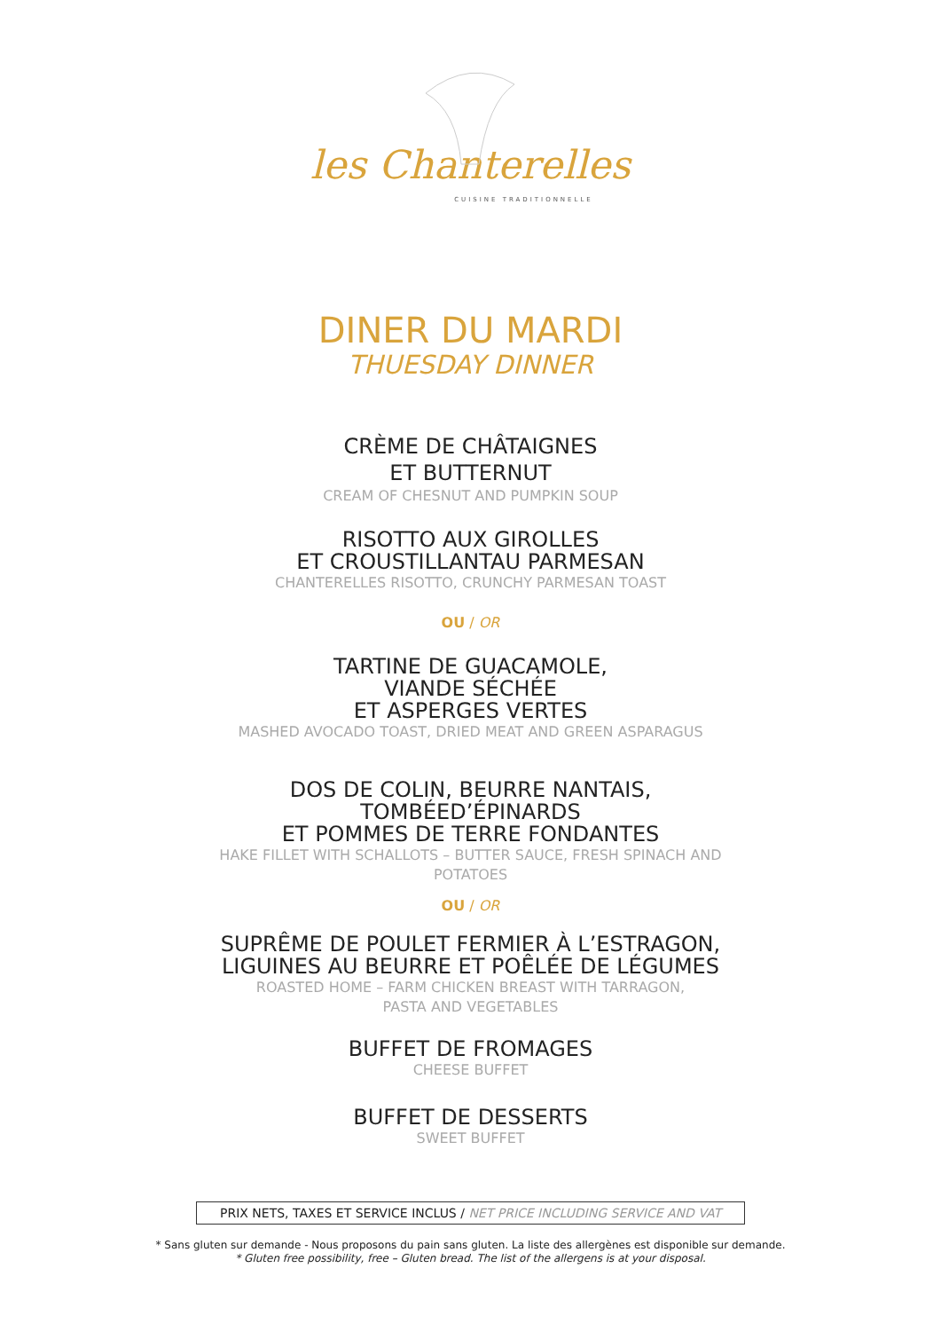les Chanterelles
CUISINE TRADITIONNELLE
DINER DU MARDI
THUESDAY DINNER
CRÈME DE CHÂTAIGNES
ET BUTTERNUT
CREAM OF CHESNUT AND PUMPKIN SOUP
RISOTTO AUX GIROLLES
ET CROUSTILLANTAU PARMESAN
CHANTERELLES RISOTTO, CRUNCHY PARMESAN TOAST
OU / OR
TARTINE DE GUACAMOLE,
VIANDE SÉCHÉE
ET ASPERGES VERTES
MASHED AVOCADO TOAST, DRIED MEAT AND GREEN ASPARAGUS
DOS DE COLIN, BEURRE NANTAIS,
TOMBÉED’ÉPINARDS
ET POMMES DE TERRE FONDANTES
HAKE FILLET WITH SCHALLOTS – BUTTER SAUCE, FRESH SPINACH AND
POTATOES
OU / OR
SUPRÊME DE POULET FERMIER À L’ESTRAGON,
LIGUINES AU BEURRE ET POÊLÉE DE LÉGUMES
ROASTED HOME – FARM CHICKEN BREAST WITH TARRAGON,
PASTA AND VEGETABLES
BUFFET DE FROMAGES
CHEESE BUFFET
BUFFET DE DESSERTS
SWEET BUFFET
PRIX NETS, TAXES ET SERVICE INCLUS / NET PRICE INCLUDING SERVICE AND VAT
* Sans gluten sur demande - Nous proposons du pain sans gluten. La liste des allergènes est disponible sur demande.
* Gluten free possibility, free – Gluten bread. The list of the allergens is at your disposal.